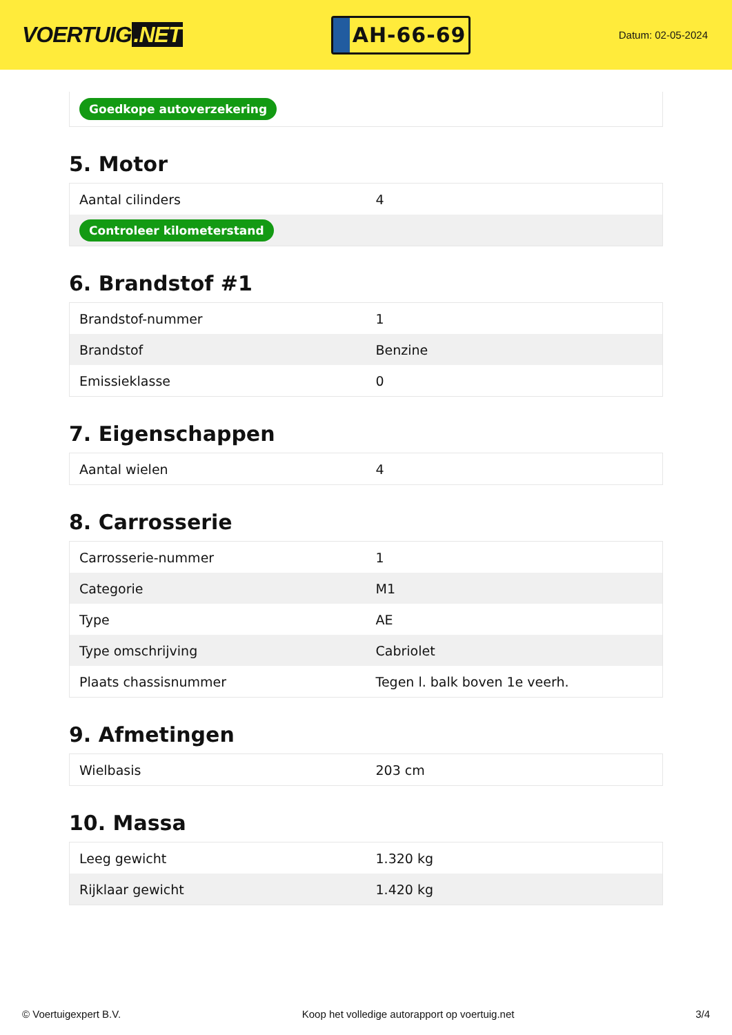VOERTUIG.NET
AH-66-69
Datum: 02-05-2024
| Goedkope autoverzekering |
5. Motor
| Aantal cilinders | 4 |
| Controleer kilometerstand | |
6. Brandstof #1
| Brandstof-nummer | 1 |
| Brandstof | Benzine |
| Emissieklasse | 0 |
7. Eigenschappen
| Aantal wielen | 4 |
8. Carrosserie
| Carrosserie-nummer | 1 |
| Categorie | M1 |
| Type | AE |
| Type omschrijving | Cabriolet |
| Plaats chassisnummer | Tegen l. balk boven 1e veerh. |
9. Afmetingen
| Wielbasis | 203 cm |
10. Massa
| Leeg gewicht | 1.320 kg |
| Rijklaar gewicht | 1.420 kg |
© Voertuigexpert B.V. Koop het volledige autorapport op voertuig.net 3/4